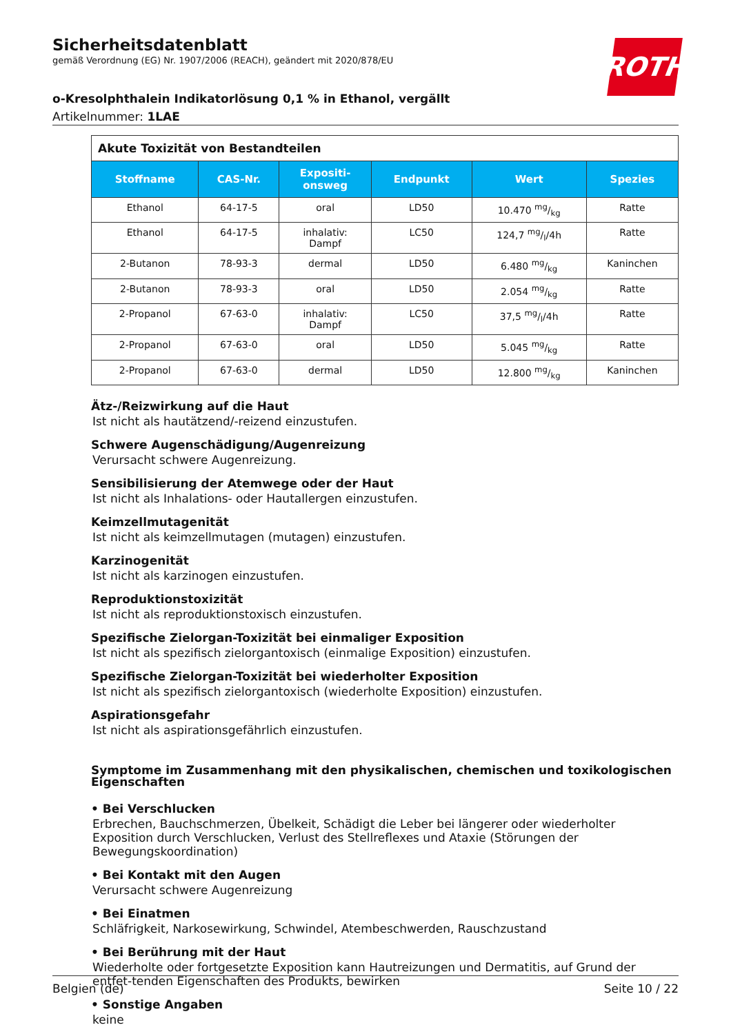Sicherheitsdatenblatt
gemäß Verordnung (EG) Nr. 1907/2006 (REACH), geändert mit 2020/878/EU
ROTH
o-Kresolphthalein Indikatorlösung 0,1 % in Ethanol, vergällt
Artikelnummer: 1LAE
| Akute Toxizität von Bestandteilen | | | | | |
| Stoffname | CAS-Nr. | Expositi- onsweg | Endpunkt | Wert | Spezies |
| Ethanol | 64-17-5 | oral | LD50 | 10.470 mg/kg | Ratte |
| Ethanol | 64-17-5 | inhalativ: Dampf | LC50 | 124,7 mg/l/4h | Ratte |
| 2-Butanon | 78-93-3 | dermal | LD50 | 6.480 mg/kg | Kaninchen |
| 2-Butanon | 78-93-3 | oral | LD50 | 2.054 mg/kg | Ratte |
| 2-Propanol | 67-63-0 | inhalativ: Dampf | LC50 | 37,5 mg/l/4h | Ratte |
| 2-Propanol | 67-63-0 | oral | LD50 | 5.045 mg/kg | Ratte |
| 2-Propanol | 67-63-0 | dermal | LD50 | 12.800 mg/kg | Kaninchen |
Ätz-/Reizwirkung auf die Haut
Ist nicht als hautätzend/-reizend einzustufen.
Schwere Augenschädigung/Augenreizung
Verursacht schwere Augenreizung.
Sensibilisierung der Atemwege oder der Haut
Ist nicht als Inhalations- oder Hautallergen einzustufen.
Keimzellmutagenität
Ist nicht als keimzellmutagen (mutagen) einzustufen.
Karzinogenität
Ist nicht als karzinogen einzustufen.
Reproduktionstoxizität
Ist nicht als reproduktionstoxisch einzustufen.
Spezifische Zielorgan-Toxizität bei einmaliger Exposition
Ist nicht als spezifisch zielorgantoxisch (einmalige Exposition) einzustufen.
Spezifische Zielorgan-Toxizität bei wiederholter Exposition
Ist nicht als spezifisch zielorgantoxisch (wiederholte Exposition) einzustufen.
Aspirationsgefahr
Ist nicht als aspirationsgefährlich einzustufen.
Symptome im Zusammenhang mit den physikalischen, chemischen und toxikologischen Eigenschaften
• Bei Verschlucken
Erbrechen, Bauchschmerzen, Übelkeit, Schädigt die Leber bei längerer oder wiederholter Exposition durch Verschlucken, Verlust des Stellreflexes und Ataxie (Störungen der Bewegungskoordination)
• Bei Kontakt mit den Augen
Verursacht schwere Augenreizung
• Bei Einatmen
Schläfrigkeit, Narkosewirkung, Schwindel, Atembeschwerden, Rauschzustand
• Bei Berührung mit der Haut
Wiederholte oder fortgesetzte Exposition kann Hautreizungen und Dermatitis, auf Grund der entfet-tenden Eigenschaften des Produkts, bewirken
• Sonstige Angaben
keine
Belgien (de) Seite 10 / 22